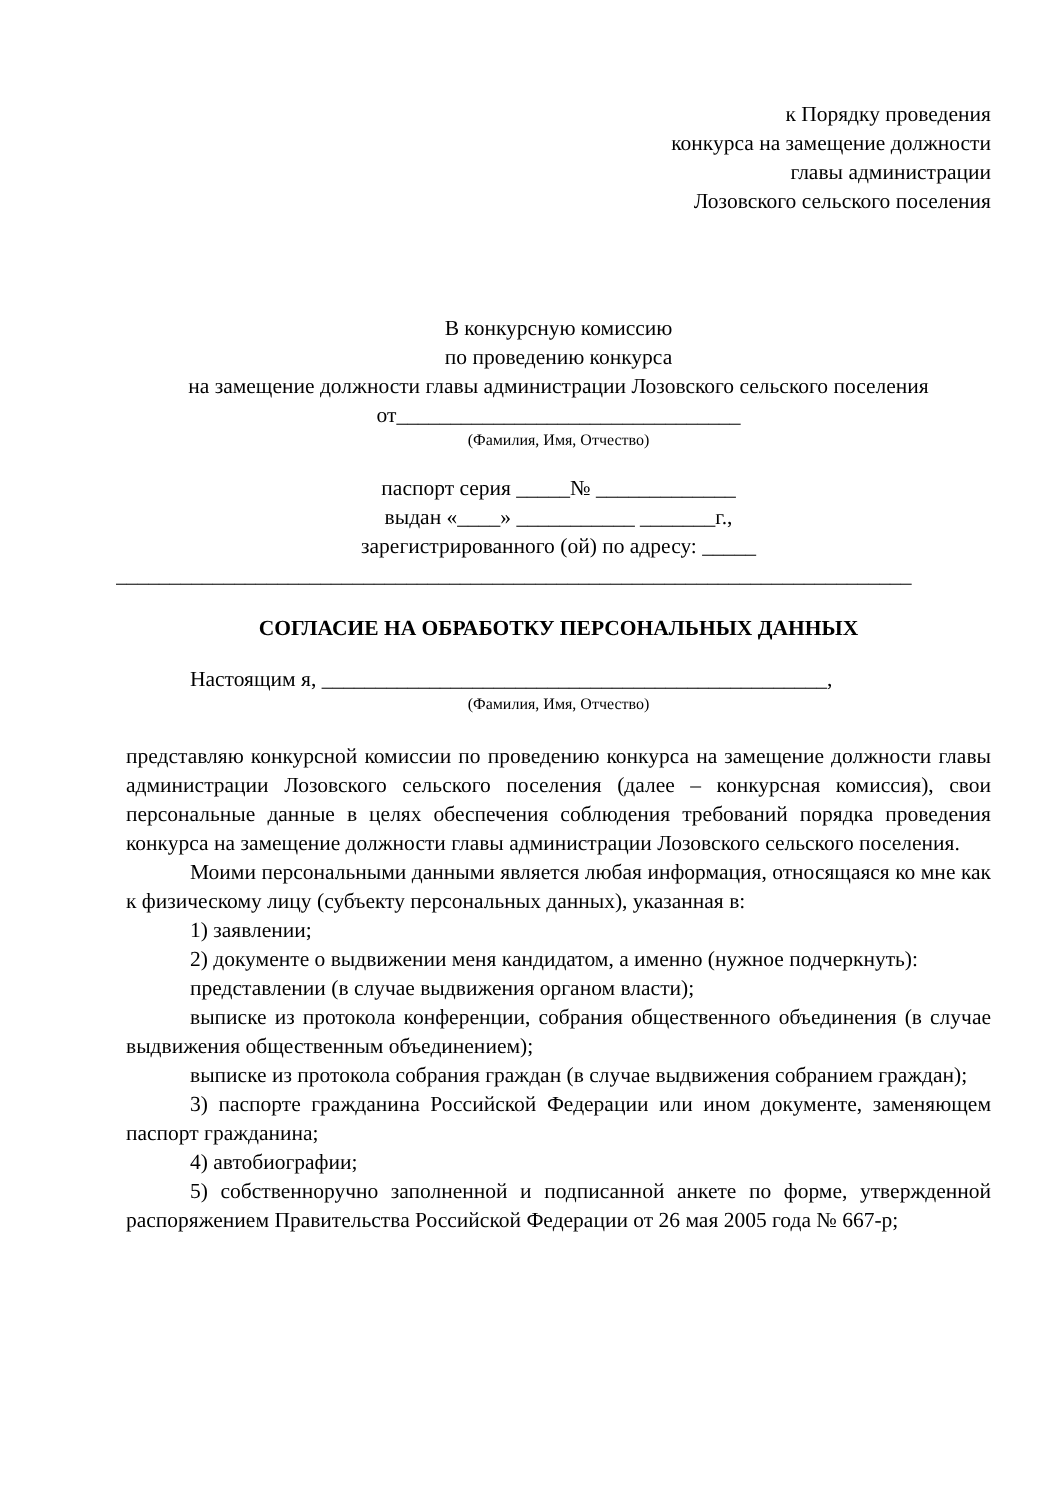к Порядку проведения
конкурса на замещение должности
главы администрации
Лозовского сельского поселения
В конкурсную комиссию
по проведению конкурса
на замещение должности главы администрации Лозовского сельского поселения
от________________________________
(Фамилия, Имя, Отчество)
паспорт серия _____№ _____________
выдан «____» ___________ _______г.,
зарегистрированного (ой) по адресу: _____
__________________________________________________________________________
СОГЛАСИЕ НА ОБРАБОТКУ ПЕРСОНАЛЬНЫХ ДАННЫХ
Настоящим я, _______________________________________________,
(Фамилия, Имя, Отчество)
представляю конкурсной комиссии по проведению конкурса на замещение должности главы администрации Лозовского сельского поселения (далее – конкурсная комиссия), свои персональные данные в целях обеспечения соблюдения требований порядка проведения конкурса на замещение должности главы администрации Лозовского сельского поселения.
Моими персональными данными является любая информация, относящаяся ко мне как к физическому лицу (субъекту персональных данных), указанная в:
1) заявлении;
2) документе о выдвижении меня кандидатом, а именно (нужное подчеркнуть):
представлении (в случае выдвижения органом власти);
выписке из протокола конференции, собрания общественного объединения (в случае выдвижения общественным объединением);
выписке из протокола собрания граждан (в случае выдвижения собранием граждан);
3) паспорте гражданина Российской Федерации или ином документе, заменяющем паспорт гражданина;
4) автобиографии;
5) собственноручно заполненной и подписанной анкете по форме, утвержденной распоряжением Правительства Российской Федерации от 26 мая 2005 года № 667-р;